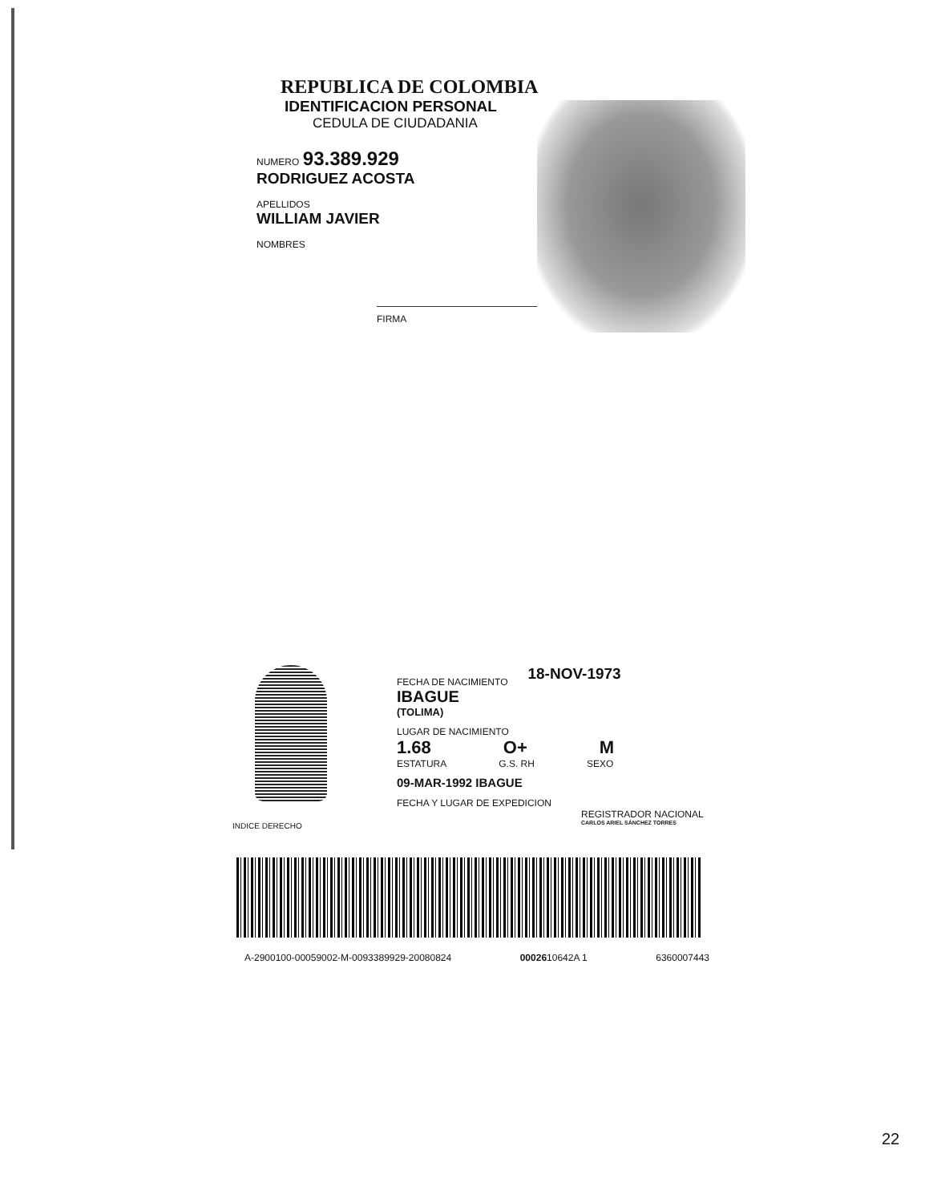REPUBLICA DE COLOMBIA
IDENTIFICACION PERSONAL
CEDULA DE CIUDADANIA
NUMERO 93.389.929
RODRIGUEZ ACOSTA
APELLIDOS
WILLIAM JAVIER
NOMBRES
FIRMA
FECHA DE NACIMIENTO 18-NOV-1973
IBAGUE
(TOLIMA)
LUGAR DE NACIMIENTO
1.68 O+ M
ESTATURA G.S. RH SEXO
09-MAR-1992 IBAGUE
FECHA Y LUGAR DE EXPEDICION
REGISTRADOR NACIONAL
CARLOS ARIEL SÁNCHEZ TORRES
INDICE DERECHO
A-2900100-00059002-M-0093389929-20080824 0002610642A 1 6360007443
22